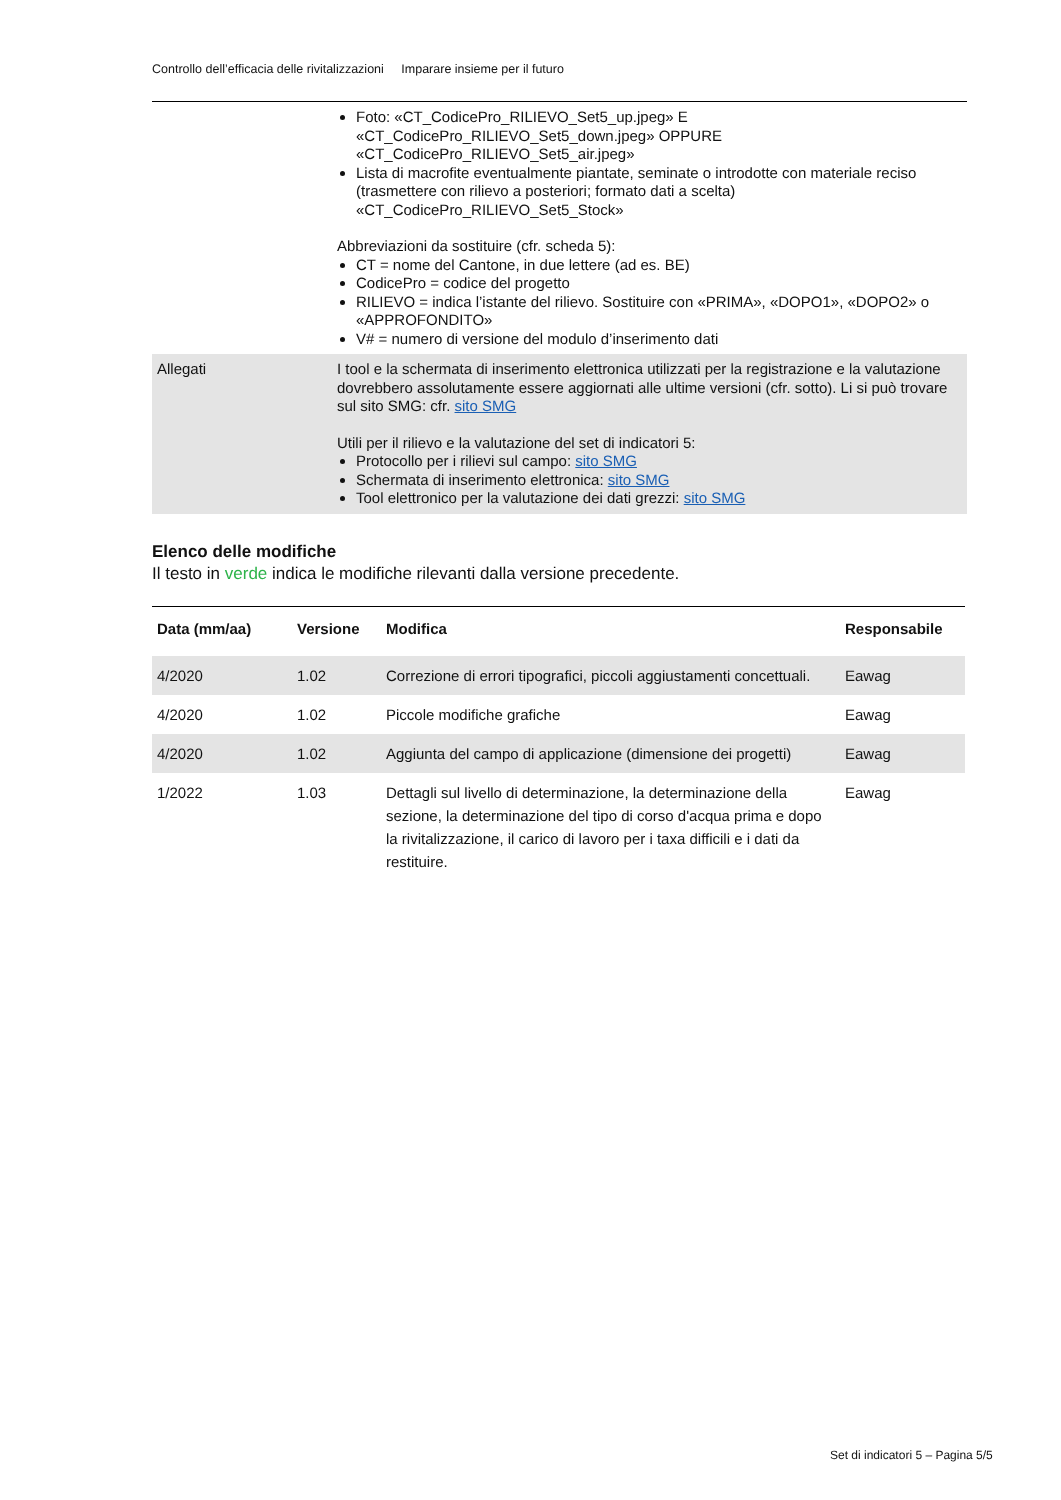Controllo dell’efficacia delle rivitalizzazioni Imparare insieme per il futuro
| | Foto: «CT_CodicePro_RILIEVO_Set5_up.jpeg» E «CT_CodicePro_RILIEVO_Set5_down.jpeg» OPPURE «CT_CodicePro_RILIEVO_Set5_air.jpeg» Lista di macrofite eventualmente piantate, seminate o introdotte con materiale reciso (trasmettere con rilievo a posteriori; formato dati a scelta) «CT_CodicePro_RILIEVO_Set5_Stock» Abbreviazioni da sostituire (cfr. scheda 5): CT = nome del Cantone, in due lettere (ad es. BE) CodicePro = codice del progetto RILIEVO = indica l’istante del rilievo. Sostituire con «PRIMA», «DOPO1», «DOPO2» o «APPROFONDITO» V# = numero di versione del modulo d’inserimento dati |
| Allegati | I tool e la schermata di inserimento elettronica utilizzati per la registrazione e la valutazione dovrebbero assolutamente essere aggiornati alle ultime versioni (cfr. sotto). Li si può trovare sul sito SMG: cfr. sito SMG Utili per il rilievo e la valutazione del set di indicatori 5: Protocollo per i rilievi sul campo: sito SMG Schermata di inserimento elettronica: sito SMG Tool elettronico per la valutazione dei dati grezzi: sito SMG |
Elenco delle modifiche
Il testo in verde indica le modifiche rilevanti dalla versione precedente.
| Data (mm/aa) | Versione | Modifica | Responsabile |
| --- | --- | --- | --- |
| 4/2020 | 1.02 | Correzione di errori tipografici, piccoli aggiustamenti concettuali. | Eawag |
| 4/2020 | 1.02 | Piccole modifiche grafiche | Eawag |
| 4/2020 | 1.02 | Aggiunta del campo di applicazione (dimensione dei progetti) | Eawag |
| 1/2022 | 1.03 | Dettagli sul livello di determinazione, la determinazione della sezione, la determinazione del tipo di corso d'acqua prima e dopo la rivitalizzazione, il carico di lavoro per i taxa difficili e i dati da restituire. | Eawag |
Set di indicatori 5 – Pagina 5/5